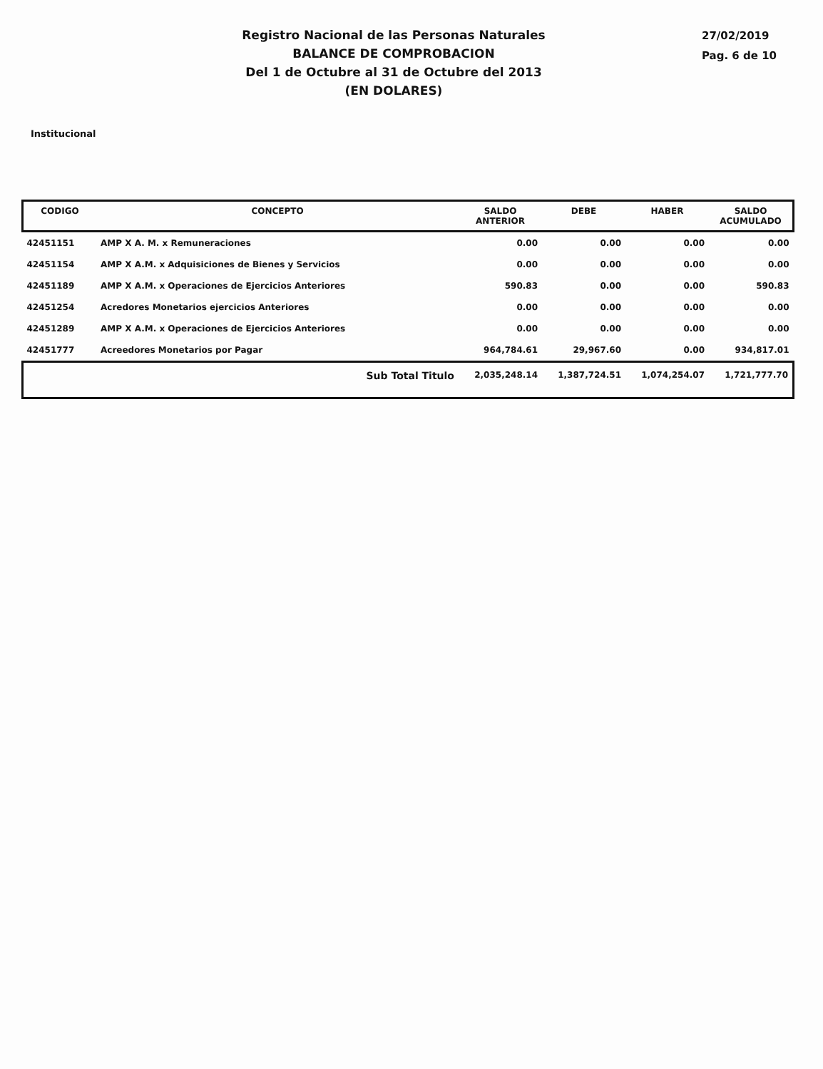Registro Nacional de las Personas Naturales
BALANCE DE COMPROBACION
Del 1 de Octubre al 31 de Octubre del 2013
(EN DOLARES)
27/02/2019
Pag. 6 de 10
Institucional
| CODIGO | CONCEPTO | SALDO ANTERIOR | DEBE | HABER | SALDO ACUMULADO |
| --- | --- | --- | --- | --- | --- |
| 42451151 | AMP X A. M. x Remuneraciones | 0.00 | 0.00 | 0.00 | 0.00 |
| 42451154 | AMP X A.M. x Adquisiciones de Bienes y Servicios | 0.00 | 0.00 | 0.00 | 0.00 |
| 42451189 | AMP X A.M. x Operaciones de Ejercicios Anteriores | 590.83 | 0.00 | 0.00 | 590.83 |
| 42451254 | Acredores Monetarios ejercicios Anteriores | 0.00 | 0.00 | 0.00 | 0.00 |
| 42451289 | AMP X A.M. x Operaciones de Ejercicios Anteriores | 0.00 | 0.00 | 0.00 | 0.00 |
| 42451777 | Acreedores Monetarios por Pagar | 964,784.61 | 29,967.60 | 0.00 | 934,817.01 |
| | Sub Total Titulo | 2,035,248.14 | 1,387,724.51 | 1,074,254.07 | 1,721,777.70 |